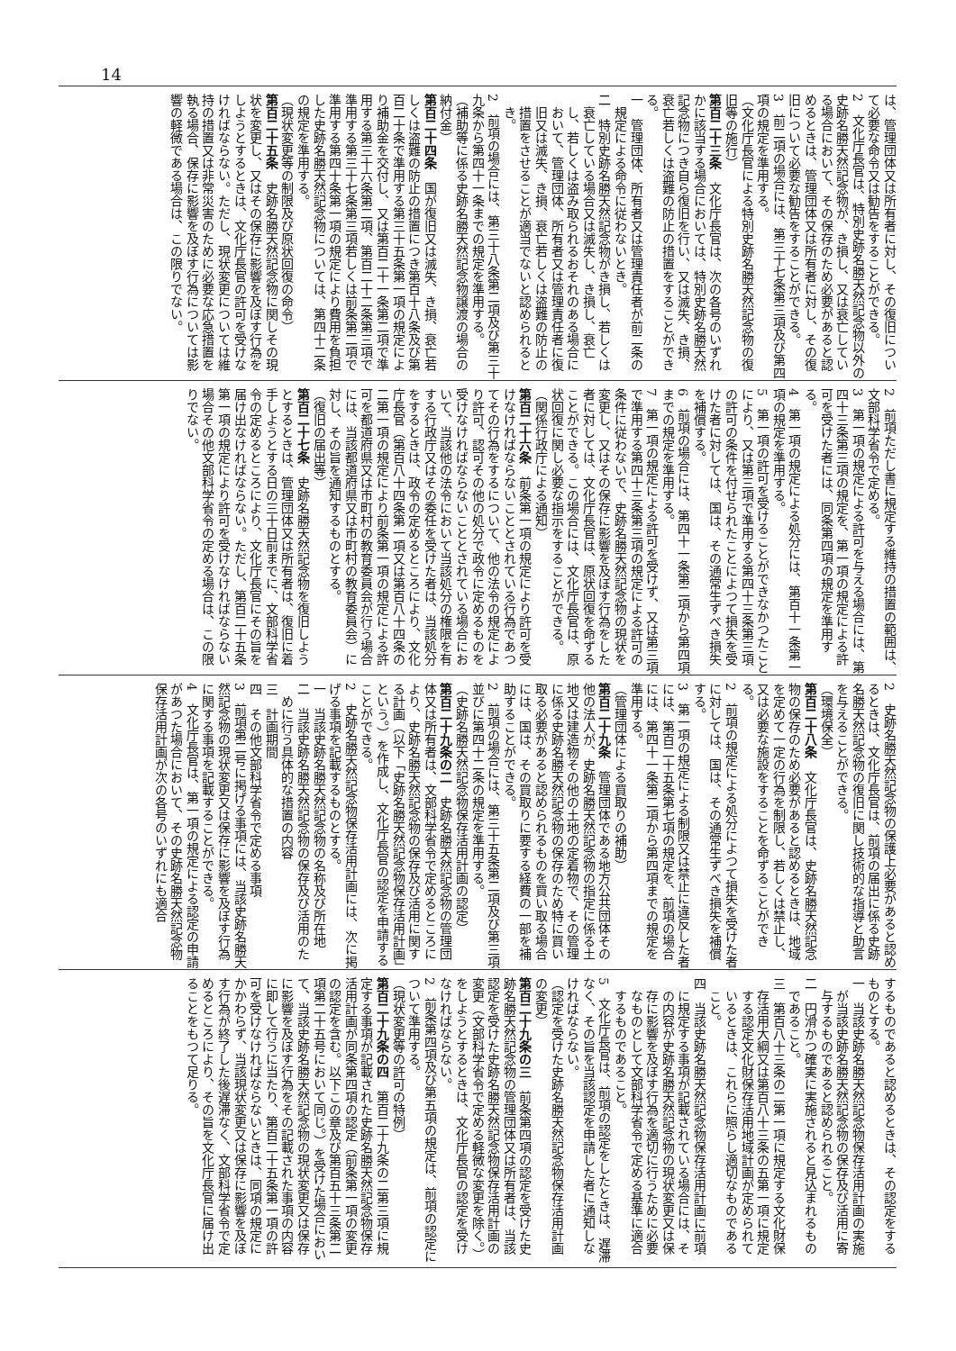14
は、管理団体又は所有者に対し、その復旧について必要な命令又は勧告をすることができる。
2　文化庁長官は、特別史跡名勝天然記念物以外の史跡名勝天然記念物が、き損し、又は衰亡している場合において、その保存のため必要があると認めるときは、管理団体又は所有者に対し、その復旧について必要な勧告をすることができる。
3　前二項の場合には、第三十七条第三項及び第四項の規定を準用する。
（文化庁長官による特別史跡名勝天然記念物の復旧等の施行）
第百二十三条　文化庁長官は、次の各号のいずれかに該当する場合においては、特別史跡名勝天然記念物につき自ら復旧を行い、又は滅失、き損、衰亡若しくは盗難の防止の措置をすることができる。
一　管理団体、所有者又は管理責任者が前二条の規定による命令に従わないとき。
二　特別史跡名勝天然記念物がき損し、若しくは衰亡している場合又は滅失し、き損し、衰亡し、若しくは盗み取られるおそれのある場合において、管理団体、所有者又は管理責任者に復旧又は滅失、き損、衰亡若しくは盗難の防止の措置をさせることが適当でないと認められるとき。
2　前項の場合には、第三十八条第二項及び第三十九条から第四十一条までの規定を準用する。
（補助等に係る史跡名勝天然記念物譲渡の場合の納付金）
第百二十四条　国が復旧又は滅失、き損、衰亡若しくは盗難の防止の措置につき第百十八条及び第百二十条で準用する第三十五条第一項の規定により補助金を交付し、又は第百二十一条第二項で準用する第三十六条第二項、第百二十二条第三項で準用する第三十七条第三項若しくは前条第二項で準用する第四十条第一項の規定により費用を負担した史跡名勝天然記念物については、第四十二条の規定を準用する。
（現状変更等の制限及び原状回復の命令）
第百二十五条　史跡名勝天然記念物に関しその現状を変更し、又はその保存に影響を及ぼす行為をしようとするときは、文化庁長官の許可を受けなければならない。ただし、現状変更については維持の措置又は非常災害のために必要な応急措置を執る場合、保存に影響を及ぼす行為については影響の軽微である場合は、この限りでない。
2　前項ただし書に規定する維持の措置の範囲は、文部科学省令で定める。
3　第一項の規定による許可を与える場合には、第四十三条第三項の規定を、第一項の規定による許可を受けた者には、同条第四項の規定を準用する。
4　第一項の規定による処分には、第百十一条第一項の規定を準用する。
5　第一項の許可を受けることができなかつたことにより、又は第三項で準用する第四十三条第三項の許可の条件を付せられたことによつて損失を受けた者に対しては、国は、その通常生ずべき損失を補償する。
6　前項の場合には、第四十一条第二項から第四項までの規定を準用する。
7　第一項の規定による許可を受けず、又は第三項で準用する第四十三条第三項の規定による許可の条件に従わないで、史跡名勝天然記念物の現状を変更し、又はその保存に影響を及ぼす行為をした者に対しては、文化庁長官は、原状回復を命ずることができる。この場合には、文化庁長官は、原状回復に関し必要な指示をすることができる。
（関係行政庁による通知）
第百二十六条　前条第一項の規定により許可を受けなければならないこととされている行為であつてその行為をするについて、他の法令の規定により許可、認可その他の処分で政令に定めるものを受けなければならないこととされている場合において、当該他の法令において当該処分の権限を有する行政庁又はその委任を受けた者は、当該処分をするときは、政令の定めるところにより、文化庁長官（第百八十四条第一項又は第百八十四条の二第一項の規定により前条第一項の規定による許可を都道府県又は市町村の教育委員会が行う場合には、当該都道府県又は市町村の教育委員会）に対し、その旨を通知するものとする。
（復旧の届出等）
第百二十七条　史跡名勝天然記念物を復旧しようとするときは、管理団体又は所有者は、復旧に着手しようとする日の三十日前までに、文部科学省令の定めるところにより、文化庁長官にその旨を届け出なければならない。ただし、第百二十五条第一項の規定により許可を受けなければならない場合その他文部科学省令の定める場合は、この限りでない。
2　史跡名勝天然記念物の保護上必要があると認めるときは、文化庁長官は、前項の届出に係る史跡名勝天然記念物の復旧に関し技術的な指導と助言を与えることができる。
（環境保全）
第百二十八条　文化庁長官は、史跡名勝天然記念物の保存のため必要があると認めるときは、地域を定めて一定の行為を制限し、若しくは禁止し、又は必要な施設をすることを命ずることができる。
2　前項の規定による処分によつて損失を受けた者に対しては、国は、その通常生ずべき損失を補償する。
3　第一項の規定による制限又は禁止に違反した者には、第百二十五条第七項の規定を、前項の場合には、第四十一条第二項から第四項までの規定を準用する。
（管理団体による買取りの補助）
第百二十九条　管理団体である地方公共団体その他の法人が、史跡名勝天然記念物の指定に係る土地又は建造物その他の土地の定着物で、その管理に係る史跡名勝天然記念物の保存のため特に買い取る必要があると認められるものを買い取る場合には、国は、その買取りに要する経費の一部を補助することができる。
2　前項の場合には、第三十五条第二項及び第三項並びに第四十二条の規定を準用する。
（史跡名勝天然記念物保存活用計画の認定）
第百二十九条の二　史跡名勝天然記念物の管理団体又は所有者は、文部科学省令で定めるところにより、史跡名勝天然記念物の保存及び活用に関する計画（以下「史跡名勝天然記念物保存活用計画」という。）を作成し、文化庁長官の認定を申請することができる。
2　史跡名勝天然記念物保存活用計画には、次に掲げる事項を記載するものとする。
一　当該史跡名勝天然記念物の名称及び所在地
二　当該史跡名勝天然記念物の保存及び活用のために行う具体的な措置の内容
三　計画期間
四　その他文部科学省令で定める事項
3　前項第二号に掲げる事項には、当該史跡名勝天然記念物の現状変更又は保存に影響を及ぼす行為に関する事項を記載することができる。
4　文化庁長官は、第一項の規定による認定の申請があつた場合において、その史跡名勝天然記念物保存活用計画が次の各号のいずれにも適合
するものであると認めるときは、その認定をするものとする。
一　当該史跡名勝天然記念物保存活用計画の実施が当該史跡名勝天然記念物の保存及び活用に寄与するものであると認められること。
二　円滑かつ確実に実施されると見込まれるものであること。
三　第百八十三条の二第一項に規定する文化財保存活用大綱又は第百八十三条の五第一項に規定する認定文化財保存活用地域計画が定められているときは、これらに照らし適切なものであること。
四　当該史跡名勝天然記念物保存活用計画に前項に規定する事項が記載されている場合には、その内容が史跡名勝天然記念物の現状変更又は保存に影響を及ぼす行為を適切に行うために必要なものとして文部科学省令で定める基準に適合するものであること。
5　文化庁長官は、前項の認定をしたときは、遅滞なく、その旨を当該認定を申請した者に通知しなければならない。
（認定を受けた史跡名勝天然記念物保存活用計画の変更）
第百二十九条の三　前条第四項の認定を受けた史跡名勝天然記念物の管理団体又は所有者は、当該認定を受けた史跡名勝天然記念物保存活用計画の変更（文部科学省令で定める軽微な変更を除く。）をしようとするときは、文化庁長官の認定を受けなければならない。
2　前条第四項及び第五項の規定は、前項の認定について準用する。
（現状変更等の許可の特例）
第百二十九条の四　第百二十九条の二第三項に規定する事項が記載された史跡名勝天然記念物保存活用計画が同条第四項の認定（前条第一項の変更の認定を含む。以下この章及び第百五十三条第二項第二十五号において同じ。）を受けた場合において、当該史跡名勝天然記念物の現状変更又は保存に影響を及ぼす行為をその記載された事項の内容に即して行うに当たり、第百二十五条第一項の許可を受けなければならないときは、同項の規定にかかわらず、当該現状変更又は保存に影響を及ぼす行為が終了した後遅滞なく、文部科学省令で定めるところにより、その旨を文化庁長官に届け出ることをもつて足りる。